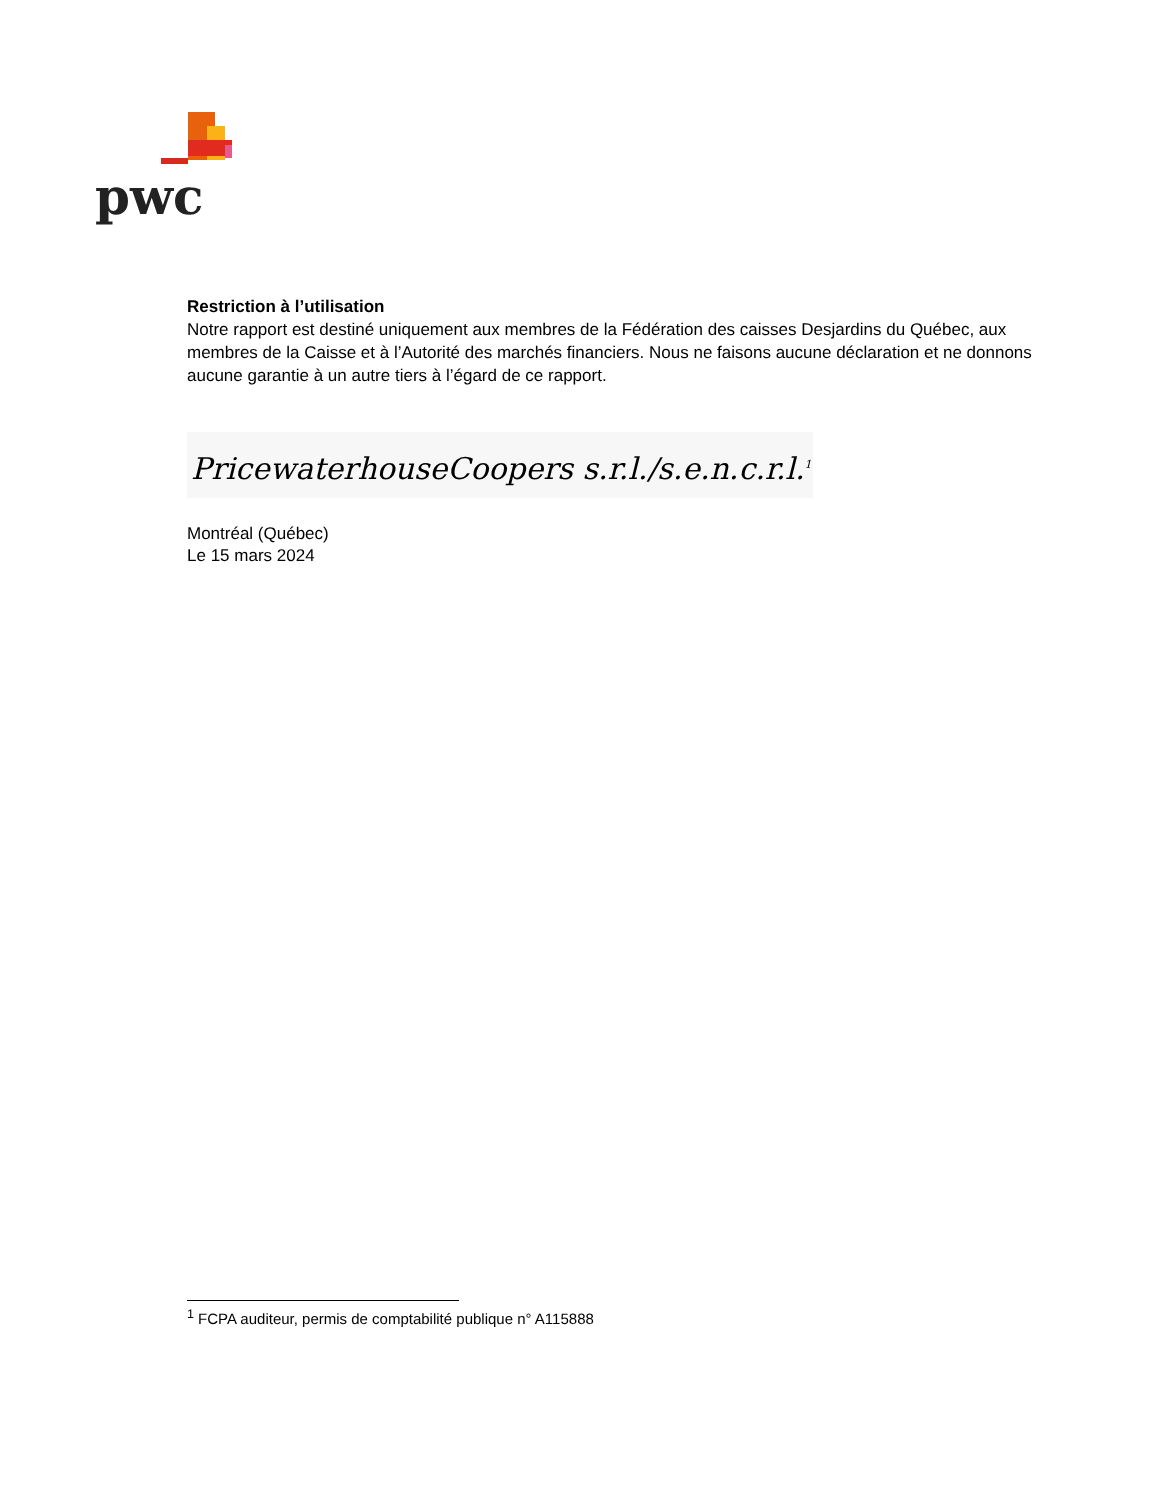pwc
Restriction à l’utilisation
Notre rapport est destiné uniquement aux membres de la Fédération des caisses Desjardins du Québec, aux membres de la Caisse et à l’Autorité des marchés financiers. Nous ne faisons aucune déclaration et ne donnons aucune garantie à un autre tiers à l’égard de ce rapport.
PricewaterhouseCoopers s.r.l./s.e.n.c.r.l.<sup>1</sup>
Montréal (Québec)
Le 15 mars 2024
<sup>1</sup> FCPA auditeur, permis de comptabilité publique n° A115888